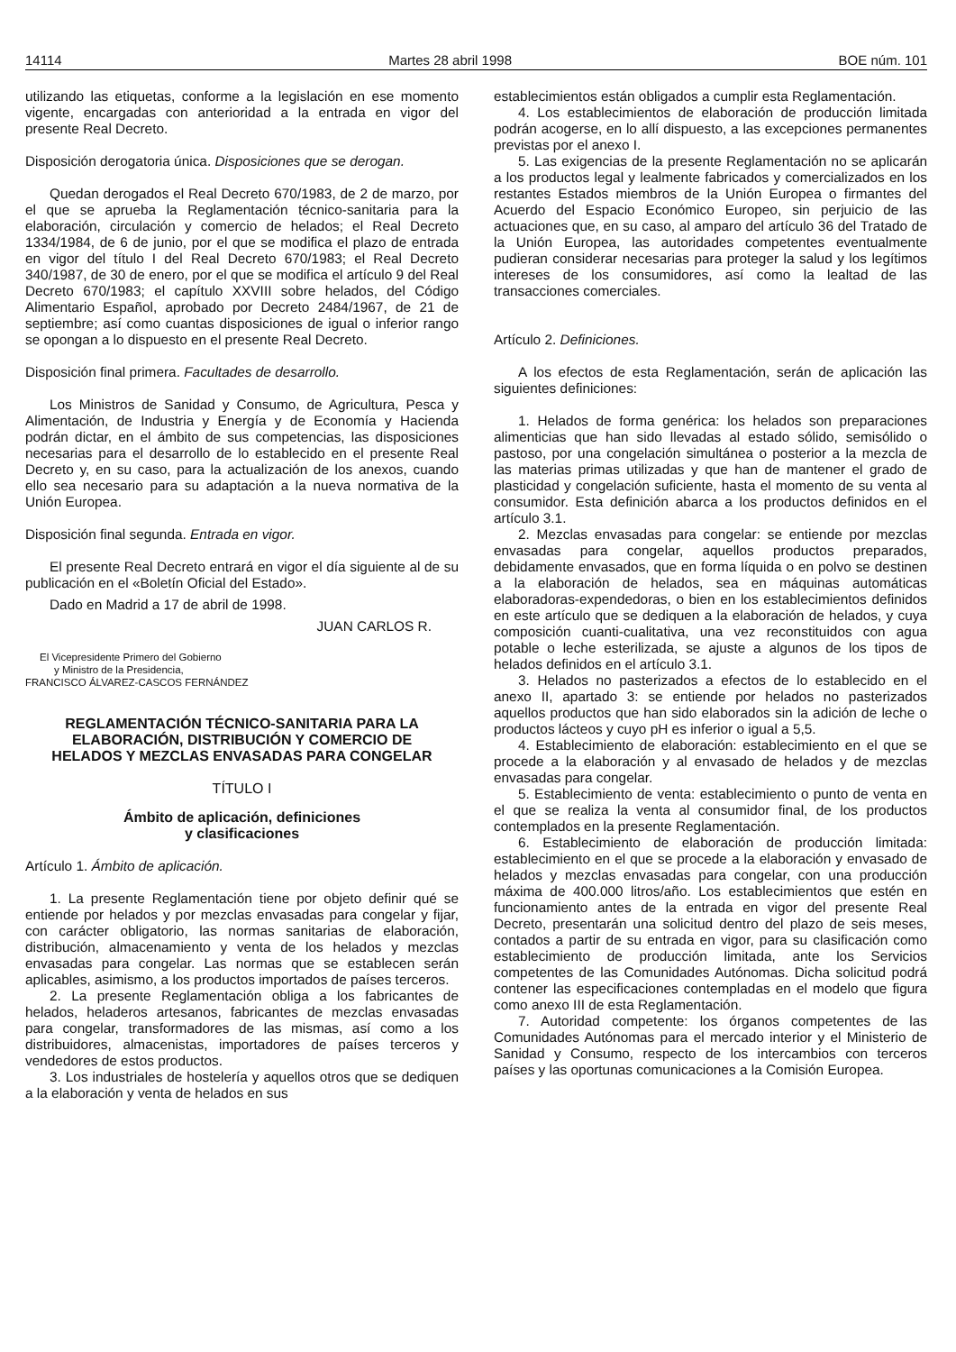14114 Martes 28 abril 1998 BOE núm. 101
utilizando las etiquetas, conforme a la legislación en ese momento vigente, encargadas con anterioridad a la entrada en vigor del presente Real Decreto.
Disposición derogatoria única. Disposiciones que se derogan.
Quedan derogados el Real Decreto 670/1983, de 2 de marzo, por el que se aprueba la Reglamentación técnico-sanitaria para la elaboración, circulación y comercio de helados; el Real Decreto 1334/1984, de 6 de junio, por el que se modifica el plazo de entrada en vigor del título I del Real Decreto 670/1983; el Real Decreto 340/1987, de 30 de enero, por el que se modifica el artículo 9 del Real Decreto 670/1983; el capítulo XXVIII sobre helados, del Código Alimentario Español, aprobado por Decreto 2484/1967, de 21 de septiembre; así como cuantas disposiciones de igual o inferior rango se opongan a lo dispuesto en el presente Real Decreto.
Disposición final primera. Facultades de desarrollo.
Los Ministros de Sanidad y Consumo, de Agricultura, Pesca y Alimentación, de Industria y Energía y de Economía y Hacienda podrán dictar, en el ámbito de sus competencias, las disposiciones necesarias para el desarrollo de lo establecido en el presente Real Decreto y, en su caso, para la actualización de los anexos, cuando ello sea necesario para su adaptación a la nueva normativa de la Unión Europea.
Disposición final segunda. Entrada en vigor.
El presente Real Decreto entrará en vigor el día siguiente al de su publicación en el «Boletín Oficial del Estado».
Dado en Madrid a 17 de abril de 1998.
JUAN CARLOS R.
El Vicepresidente Primero del Gobierno
y Ministro de la Presidencia,
FRANCISCO ÁLVAREZ-CASCOS FERNÁNDEZ
REGLAMENTACIÓN TÉCNICO-SANITARIA PARA LA ELABORACIÓN, DISTRIBUCIÓN Y COMERCIO DE HELADOS Y MEZCLAS ENVASADAS PARA CONGELAR
TÍTULO I
Ámbito de aplicación, definiciones
y clasificaciones
Artículo 1. Ámbito de aplicación.
1. La presente Reglamentación tiene por objeto definir qué se entiende por helados y por mezclas envasadas para congelar y fijar, con carácter obligatorio, las normas sanitarias de elaboración, distribución, almacenamiento y venta de los helados y mezclas envasadas para congelar. Las normas que se establecen serán aplicables, asimismo, a los productos importados de países terceros.
2. La presente Reglamentación obliga a los fabricantes de helados, heladeros artesanos, fabricantes de mezclas envasadas para congelar, transformadores de las mismas, así como a los distribuidores, almacenistas, importadores de países terceros y vendedores de estos productos.
3. Los industriales de hostelería y aquellos otros que se dediquen a la elaboración y venta de helados en sus
establecimientos están obligados a cumplir esta Reglamentación.
4. Los establecimientos de elaboración de producción limitada podrán acogerse, en lo allí dispuesto, a las excepciones permanentes previstas por el anexo I.
5. Las exigencias de la presente Reglamentación no se aplicarán a los productos legal y lealmente fabricados y comercializados en los restantes Estados miembros de la Unión Europea o firmantes del Acuerdo del Espacio Económico Europeo, sin perjuicio de las actuaciones que, en su caso, al amparo del artículo 36 del Tratado de la Unión Europea, las autoridades competentes eventualmente pudieran considerar necesarias para proteger la salud y los legítimos intereses de los consumidores, así como la lealtad de las transacciones comerciales.
Artículo 2. Definiciones.
A los efectos de esta Reglamentación, serán de aplicación las siguientes definiciones:
1. Helados de forma genérica: los helados son preparaciones alimenticias que han sido llevadas al estado sólido, semisólido o pastoso, por una congelación simultánea o posterior a la mezcla de las materias primas utilizadas y que han de mantener el grado de plasticidad y congelación suficiente, hasta el momento de su venta al consumidor. Esta definición abarca a los productos definidos en el artículo 3.1.
2. Mezclas envasadas para congelar: se entiende por mezclas envasadas para congelar, aquellos productos preparados, debidamente envasados, que en forma líquida o en polvo se destinen a la elaboración de helados, sea en máquinas automáticas elaboradoras-expendedoras, o bien en los establecimientos definidos en este artículo que se dediquen a la elaboración de helados, y cuya composición cuanti-cualitativa, una vez reconstituidos con agua potable o leche esterilizada, se ajuste a algunos de los tipos de helados definidos en el artículo 3.1.
3. Helados no pasterizados a efectos de lo establecido en el anexo II, apartado 3: se entiende por helados no pasterizados aquellos productos que han sido elaborados sin la adición de leche o productos lácteos y cuyo pH es inferior o igual a 5,5.
4. Establecimiento de elaboración: establecimiento en el que se procede a la elaboración y al envasado de helados y de mezclas envasadas para congelar.
5. Establecimiento de venta: establecimiento o punto de venta en el que se realiza la venta al consumidor final, de los productos contemplados en la presente Reglamentación.
6. Establecimiento de elaboración de producción limitada: establecimiento en el que se procede a la elaboración y envasado de helados y mezclas envasadas para congelar, con una producción máxima de 400.000 litros/año. Los establecimientos que estén en funcionamiento antes de la entrada en vigor del presente Real Decreto, presentarán una solicitud dentro del plazo de seis meses, contados a partir de su entrada en vigor, para su clasificación como establecimiento de producción limitada, ante los Servicios competentes de las Comunidades Autónomas. Dicha solicitud podrá contener las especificaciones contempladas en el modelo que figura como anexo III de esta Reglamentación.
7. Autoridad competente: los órganos competentes de las Comunidades Autónomas para el mercado interior y el Ministerio de Sanidad y Consumo, respecto de los intercambios con terceros países y las oportunas comunicaciones a la Comisión Europea.